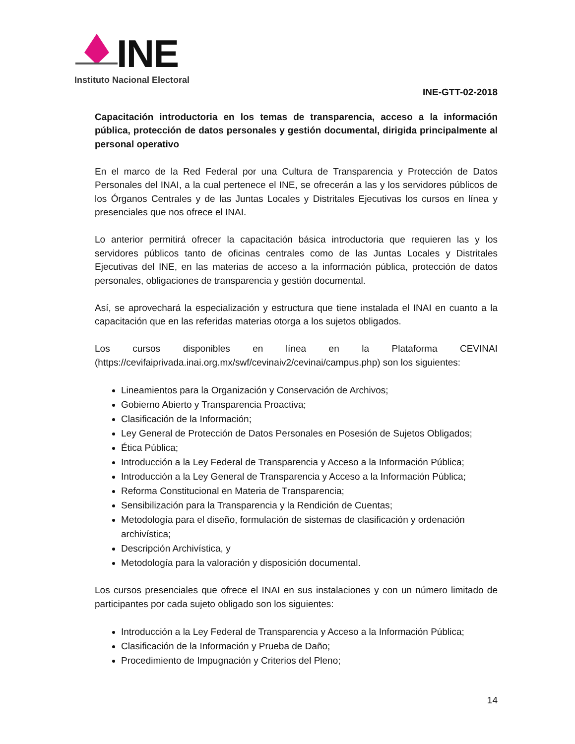INE
Instituto Nacional Electoral
INE-GTT-02-2018
Capacitación introductoria en los temas de transparencia, acceso a la información pública, protección de datos personales y gestión documental, dirigida principalmente al personal operativo
En el marco de la Red Federal por una Cultura de Transparencia y Protección de Datos Personales del INAI, a la cual pertenece el INE, se ofrecerán a las y los servidores públicos de los Órganos Centrales y de las Juntas Locales y Distritales Ejecutivas los cursos en línea y presenciales que nos ofrece el INAI.
Lo anterior permitirá ofrecer la capacitación básica introductoria que requieren las y los servidores públicos tanto de oficinas centrales como de las Juntas Locales y Distritales Ejecutivas del INE, en las materias de acceso a la información pública, protección de datos personales, obligaciones de transparencia y gestión documental.
Así, se aprovechará la especialización y estructura que tiene instalada el INAI en cuanto a la capacitación que en las referidas materias otorga a los sujetos obligados.
Los cursos disponibles en línea en la Plataforma CEVINAI (https://cevifaiprivada.inai.org.mx/swf/cevinaiv2/cevinai/campus.php) son los siguientes:
Lineamientos para la Organización y Conservación de Archivos;
Gobierno Abierto y Transparencia Proactiva;
Clasificación de la Información;
Ley General de Protección de Datos Personales en Posesión de Sujetos Obligados;
Ética Pública;
Introducción a la Ley Federal de Transparencia y Acceso a la Información Pública;
Introducción a la Ley General de Transparencia y Acceso a la Información Pública;
Reforma Constitucional en Materia de Transparencia;
Sensibilización para la Transparencia y la Rendición de Cuentas;
Metodología para el diseño, formulación de sistemas de clasificación y ordenación archivística;
Descripción Archivística, y
Metodología para la valoración y disposición documental.
Los cursos presenciales que ofrece el INAI en sus instalaciones y con un número limitado de participantes por cada sujeto obligado son los siguientes:
Introducción a la Ley Federal de Transparencia y Acceso a la Información Pública;
Clasificación de la Información y Prueba de Daño;
Procedimiento de Impugnación y Criterios del Pleno;
14